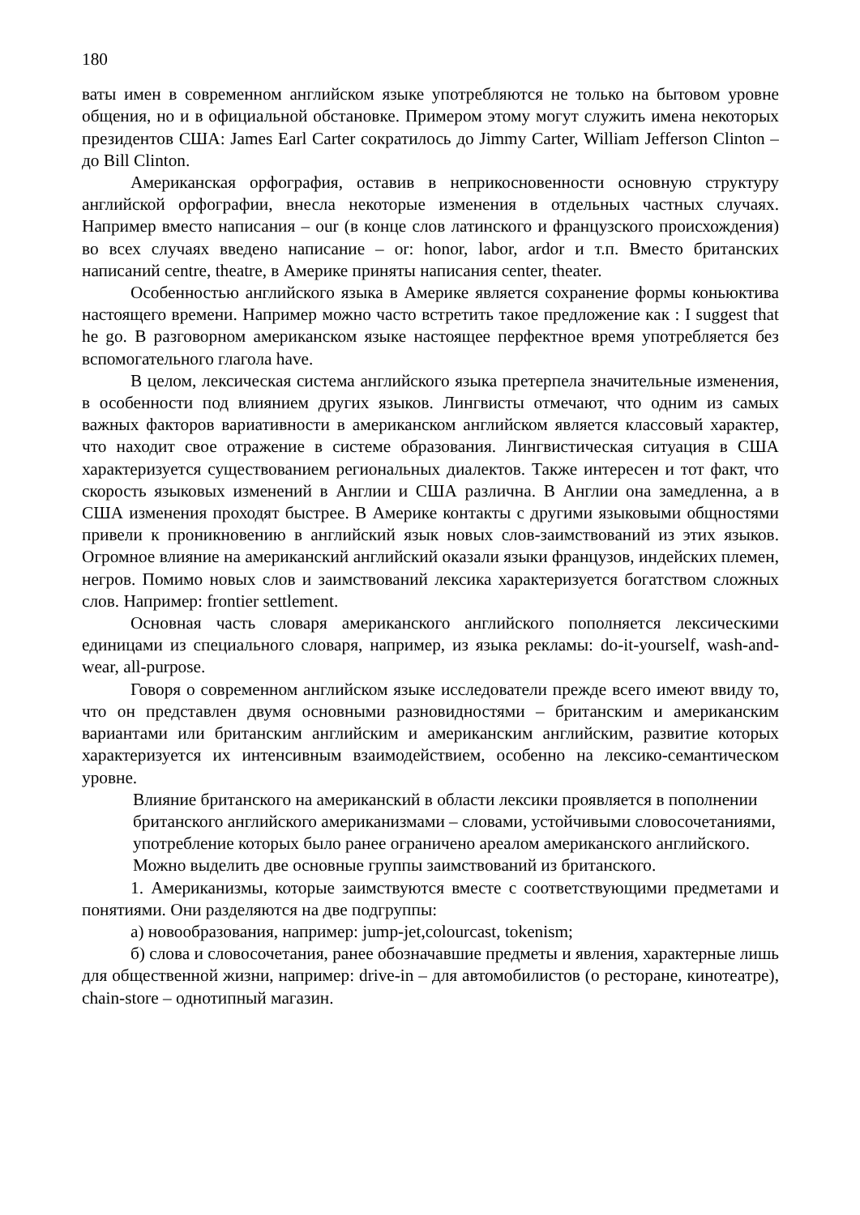180
ваты имен в современном английском языке употребляются не только на бытовом уровне общения, но и в официальной обстановке. Примером этому могут служить имена некоторых президентов США: James Earl Carter сократилось до Jimmy Carter, William Jefferson Clinton – до Bill Clinton.
Американская орфография, оставив в неприкосновенности основную структуру английской орфографии, внесла некоторые изменения в отдельных частных случаях. Например вместо написания – our (в конце слов латинского и французского происхождения) во всех случаях введено написание – or: honor, labor, ardor и т.п. Вместо британских написаний centre, theatre, в Америке приняты написания center, theater.
Особенностью английского языка в Америке является сохранение формы коньюктива настоящего времени. Например можно часто встретить такое предложение как : I suggest that he go. В разговорном американском языке настоящее перфектное время употребляется без вспомогательного глагола have.
В целом, лексическая система английского языка претерпела значительные изменения, в особенности под влиянием других языков. Лингвисты отмечают, что одним из самых важных факторов вариативности в американском английском является классовый характер, что находит свое отражение в системе образования. Лингвистическая ситуация в США характеризуется существованием региональных диалектов. Также интересен и тот факт, что скорость языковых изменений в Англии и США различна. В Англии она замедленна, а в США изменения проходят быстрее. В Америке контакты с другими языковыми общностями привели к проникновению в английский язык новых слов-заимствований из этих языков. Огромное влияние на американский английский оказали языки французов, индейских племен, негров. Помимо новых слов и заимствований лексика характеризуется богатством сложных слов. Например: frontier settlement.
Основная часть словаря американского английского пополняется лексическими единицами из специального словаря, например, из языка рекламы: do-it-yourself, wash-and-wear, all-purpose.
Говоря о современном английском языке исследователи прежде всего имеют ввиду то, что он представлен двумя основными разновидностями – британским и американским вариантами или британским английским и американским английским, развитие которых характеризуется их интенсивным взаимодействием, особенно на лексико-семантическом уровне.
Влияние британского на американский в области лексики проявляется в пополнении британского английского американизмами – словами, устойчивыми словосочетаниями, употребление которых было ранее ограничено ареалом американского английского.
Можно выделить две основные группы заимствований из британского.
1. Американизмы, которые заимствуются вместе с соответствующими предметами и понятиями. Они разделяются на две подгруппы:
а) новообразования, например: jump-jet,colourcast, tokenism;
б) слова и словосочетания, ранее обозначавшие предметы и явления, характерные лишь для общественной жизни, например: drive-in – для автомобилистов (о ресторане, кинотеатре), chain-store – однотипный магазин.